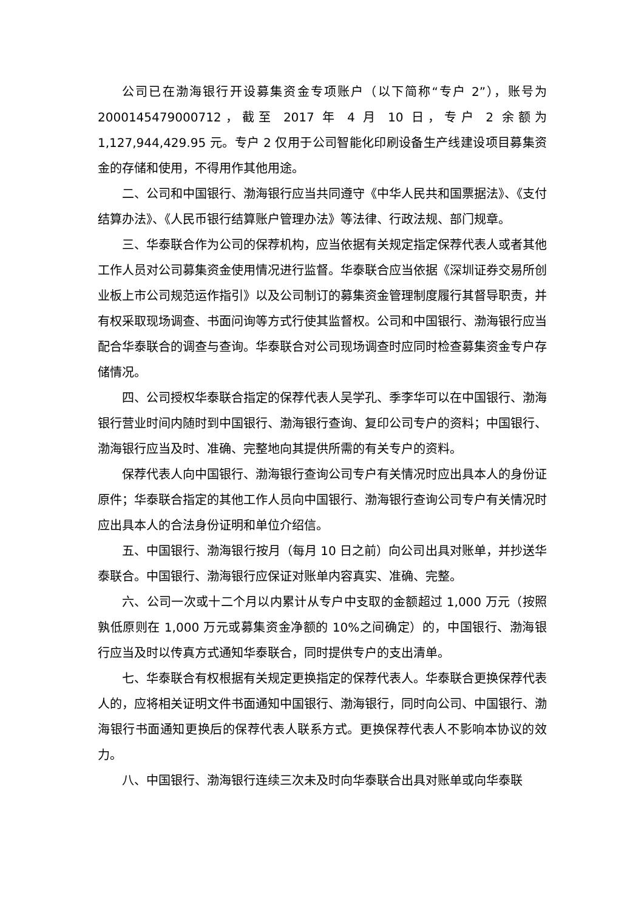公司已在渤海银行开设募集资金专项账户（以下简称“专户 2”），账号为2000145479000712，截至 2017 年 4 月 10 日，专户 2 余额为 1,127,944,429.95 元。专户 2 仅用于公司智能化印刷设备生产线建设项目募集资金的存储和使用，不得用作其他用途。
二、公司和中国银行、渤海银行应当共同遵守《中华人民共和国票据法》、《支付结算办法》、《人民币银行结算账户管理办法》等法律、行政法规、部门规章。
三、华泰联合作为公司的保荐机构，应当依据有关规定指定保荐代表人或者其他工作人员对公司募集资金使用情况进行监督。华泰联合应当依据《深圳证券交易所创业板上市公司规范运作指引》以及公司制订的募集资金管理制度履行其督导职责，并有权采取现场调查、书面问询等方式行使其监督权。公司和中国银行、渤海银行应当配合华泰联合的调查与查询。华泰联合对公司现场调查时应同时检查募集资金专户存储情况。
四、公司授权华泰联合指定的保荐代表人吴学孔、季李华可以在中国银行、渤海银行营业时间内随时到中国银行、渤海银行查询、复印公司专户的资料；中国银行、渤海银行应当及时、准确、完整地向其提供所需的有关专户的资料。
保荐代表人向中国银行、渤海银行查询公司专户有关情况时应出具本人的身份证原件；华泰联合指定的其他工作人员向中国银行、渤海银行查询公司专户有关情况时应出具本人的合法身份证明和单位介绍信。
五、中国银行、渤海银行按月（每月 10 日之前）向公司出具对账单，并抄送华泰联合。中国银行、渤海银行应保证对账单内容真实、准确、完整。
六、公司一次或十二个月以内累计从专户中支取的金额超过 1,000 万元（按照孰低原则在 1,000 万元或募集资金净额的 10%之间确定）的，中国银行、渤海银行应当及时以传真方式通知华泰联合，同时提供专户的支出清单。
七、华泰联合有权根据有关规定更换指定的保荐代表人。华泰联合更换保荐代表人的，应将相关证明文件书面通知中国银行、渤海银行，同时向公司、中国银行、渤海银行书面通知更换后的保荐代表人联系方式。更换保荐代表人不影响本协议的效力。
八、中国银行、渤海银行连续三次未及时向华泰联合出具对账单或向华泰联